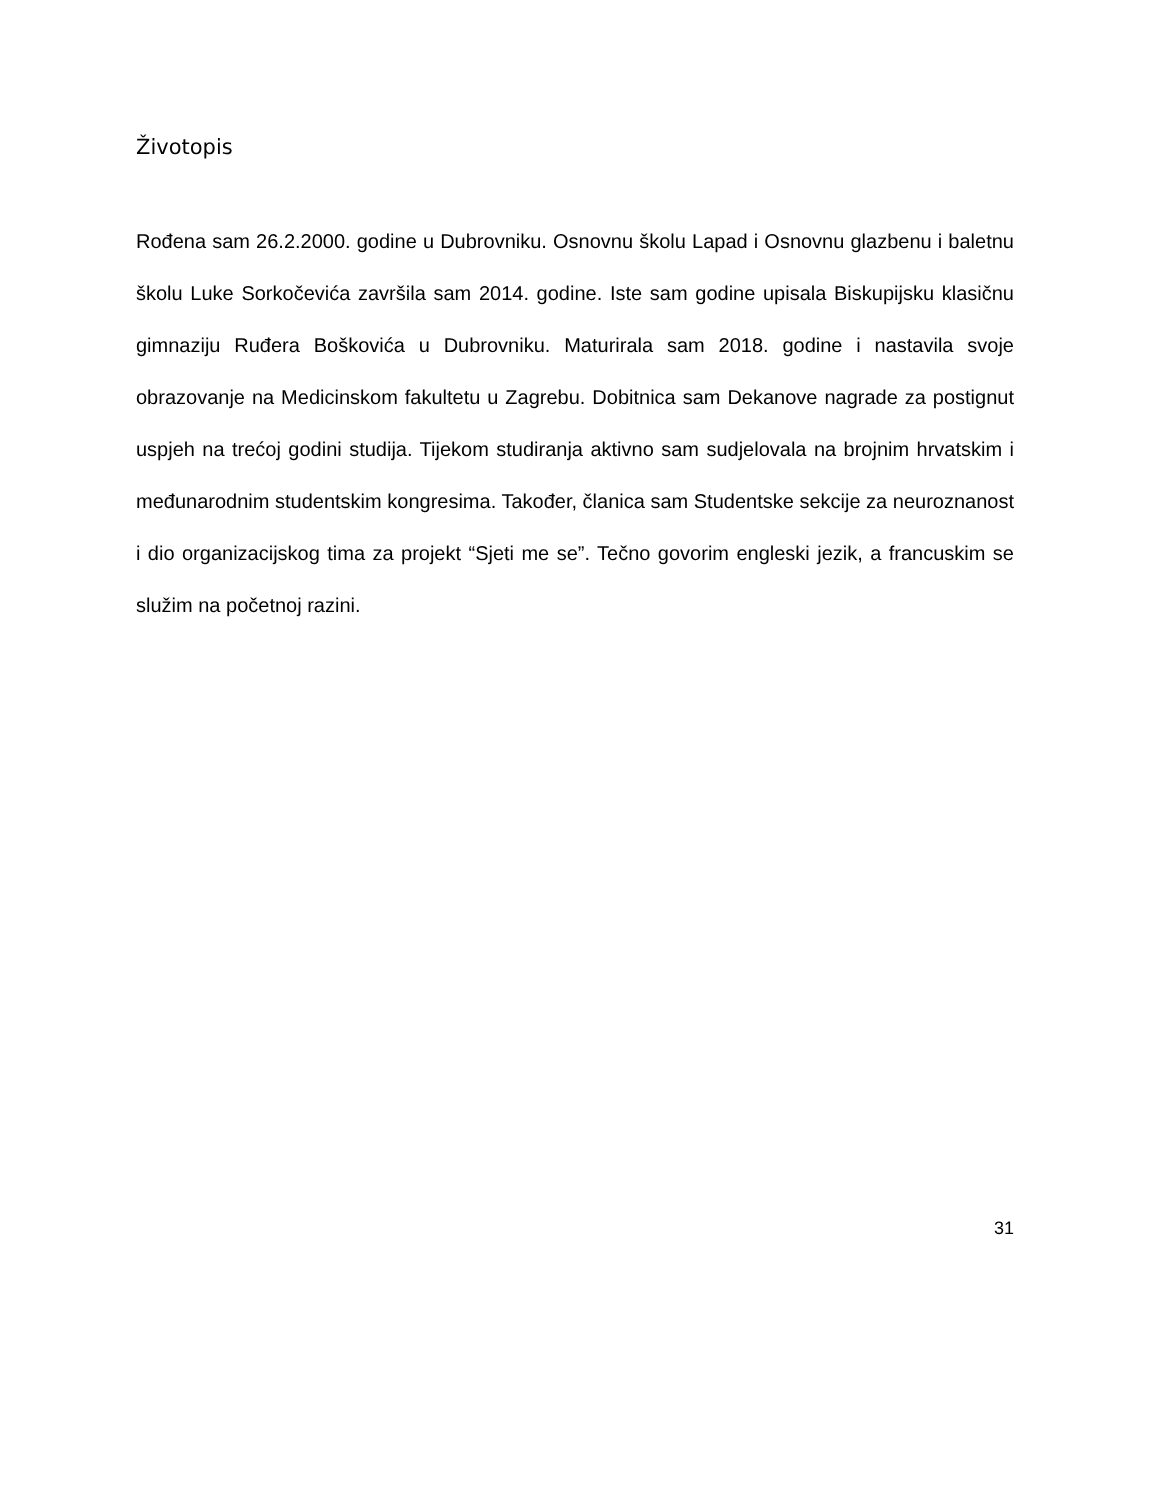Životopis
Rođena sam 26.2.2000. godine u Dubrovniku. Osnovnu školu Lapad i Osnovnu glazbenu i baletnu školu Luke Sorkočevića završila sam 2014. godine. Iste sam godine upisala Biskupijsku klasičnu gimnaziju Ruđera Boškovića u Dubrovniku. Maturirala sam 2018. godine i nastavila svoje obrazovanje na Medicinskom fakultetu u Zagrebu. Dobitnica sam Dekanove nagrade za postignut uspjeh na trećoj godini studija. Tijekom studiranja aktivno sam sudjelovala na brojnim hrvatskim i međunarodnim studentskim kongresima. Također, članica sam Studentske sekcije za neuroznanost i dio organizacijskog tima za projekt “Sjeti me se”. Tečno govorim engleski jezik, a francuskim se služim na početnoj razini.
31